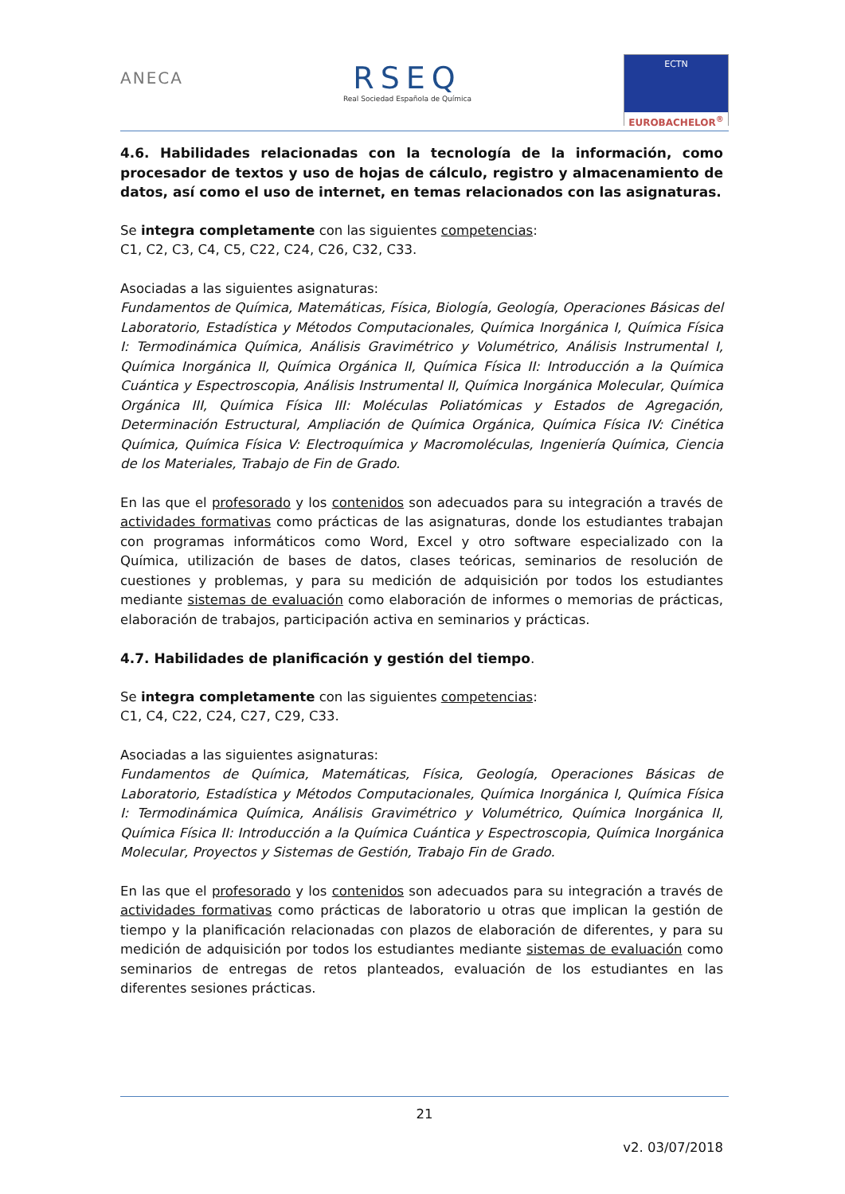ANECA
RSEQ
Real Sociedad Española de Química
ECTN
EUROBACHELOR<sup>®</sup>
4.6. Habilidades relacionadas con la tecnología de la información, como procesador de textos y uso de hojas de cálculo, registro y almacenamiento de datos, así como el uso de internet, en temas relacionados con las asignaturas.
Se integra completamente con las siguientes competencias:
C1, C2, C3, C4, C5, C22, C24, C26, C32, C33.
Asociadas a las siguientes asignaturas:
Fundamentos de Química, Matemáticas, Física, Biología, Geología, Operaciones Básicas del Laboratorio, Estadística y Métodos Computacionales, Química Inorgánica I, Química Física I: Termodinámica Química, Análisis Gravimétrico y Volumétrico, Análisis Instrumental I, Química Inorgánica II, Química Orgánica II, Química Física II: Introducción a la Química Cuántica y Espectroscopia, Análisis Instrumental II, Química Inorgánica Molecular, Química Orgánica III, Química Física III: Moléculas Poliatómicas y Estados de Agregación, Determinación Estructural, Ampliación de Química Orgánica, Química Física IV: Cinética Química, Química Física V: Electroquímica y Macromoléculas, Ingeniería Química, Ciencia de los Materiales, Trabajo de Fin de Grado.
En las que el profesorado y los contenidos son adecuados para su integración a través de actividades formativas como prácticas de las asignaturas, donde los estudiantes trabajan con programas informáticos como Word, Excel y otro software especializado con la Química, utilización de bases de datos, clases teóricas, seminarios de resolución de cuestiones y problemas, y para su medición de adquisición por todos los estudiantes mediante sistemas de evaluación como elaboración de informes o memorias de prácticas, elaboración de trabajos, participación activa en seminarios y prácticas.
4.7. Habilidades de planificación y gestión del tiempo.
Se integra completamente con las siguientes competencias:
C1, C4, C22, C24, C27, C29, C33.
Asociadas a las siguientes asignaturas:
Fundamentos de Química, Matemáticas, Física, Geología, Operaciones Básicas de Laboratorio, Estadística y Métodos Computacionales, Química Inorgánica I, Química Física I: Termodinámica Química, Análisis Gravimétrico y Volumétrico, Química Inorgánica II, Química Física II: Introducción a la Química Cuántica y Espectroscopia, Química Inorgánica Molecular, Proyectos y Sistemas de Gestión, Trabajo Fin de Grado.
En las que el profesorado y los contenidos son adecuados para su integración a través de actividades formativas como prácticas de laboratorio u otras que implican la gestión de tiempo y la planificación relacionadas con plazos de elaboración de diferentes, y para su medición de adquisición por todos los estudiantes mediante sistemas de evaluación como seminarios de entregas de retos planteados, evaluación de los estudiantes en las diferentes sesiones prácticas.
21
v2. 03/07/2018